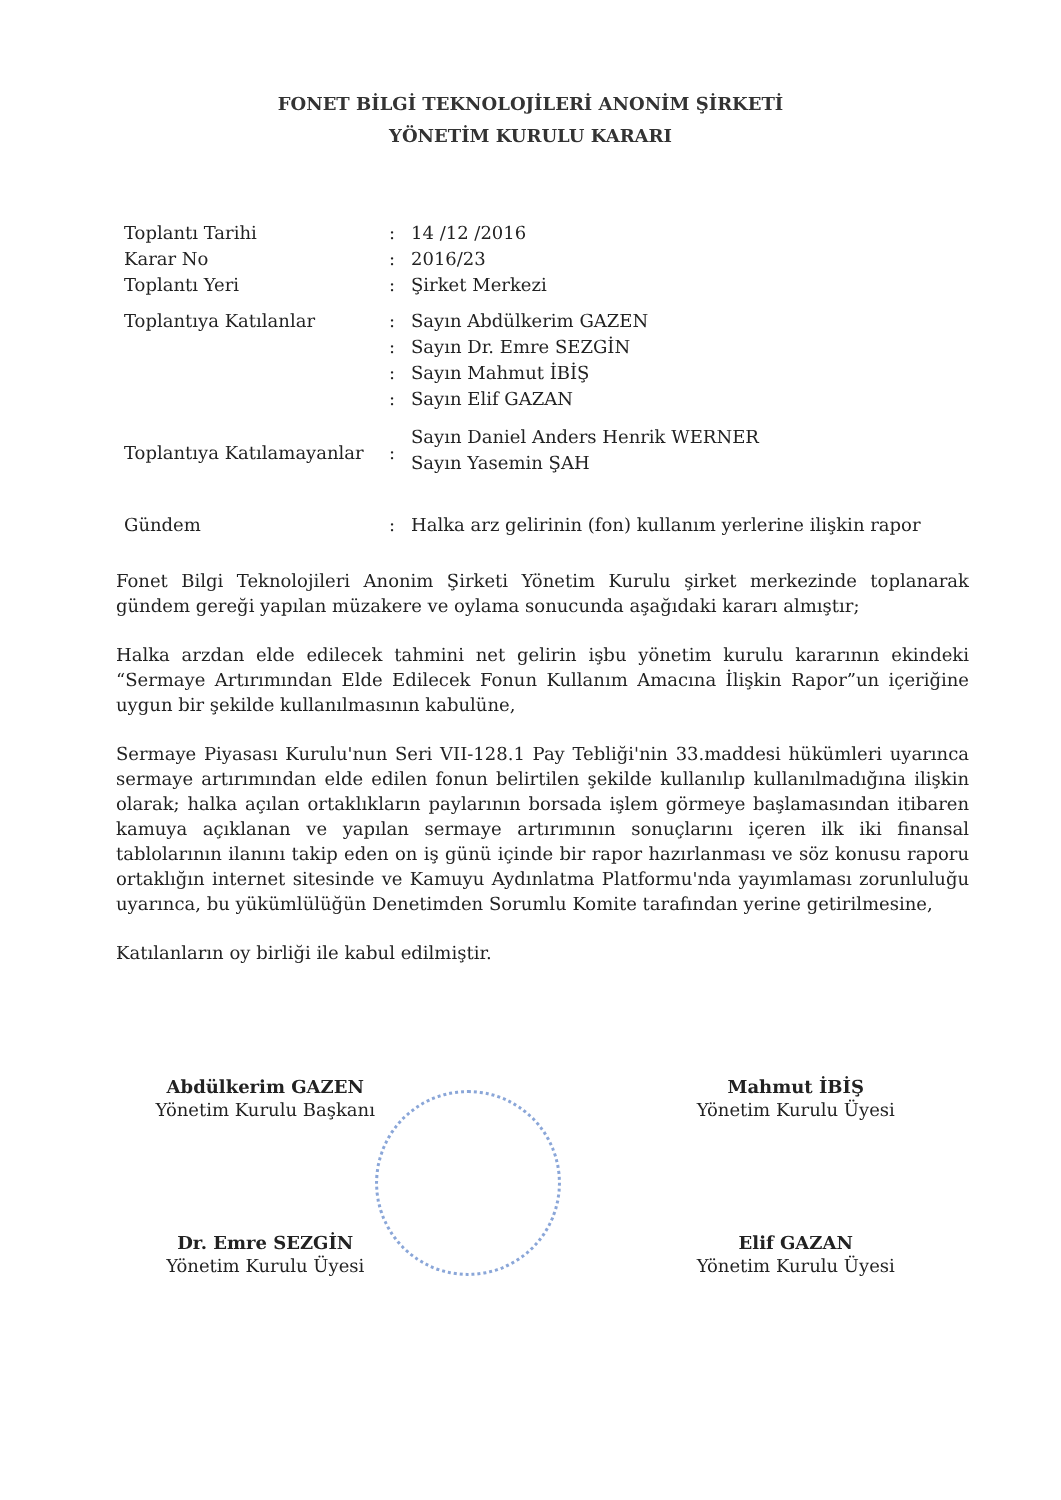FONET BİLGİ TEKNOLOJİLERİ ANONİM ŞİRKETİ
YÖNETİM KURULU KARARI
| Toplantı Tarihi | : | 14 /12 /2016 |
| Karar No | : | 2016/23 |
| Toplantı Yeri | : | Şirket Merkezi |
| Toplantıya Katılanlar | : | Sayın Abdülkerim GAZEN |
| | : | Sayın Dr. Emre SEZGİN |
| | : | Sayın Mahmut İBİŞ |
| | : | Sayın Elif GAZAN |
| Toplantıya Katılamayanlar | : | Sayın Daniel Anders Henrik WERNER Sayın Yasemin ŞAH |
| Gündem | : | Halka arz gelirinin (fon) kullanım yerlerine ilişkin rapor |
Fonet Bilgi Teknolojileri Anonim Şirketi Yönetim Kurulu şirket merkezinde toplanarak gündem gereği yapılan müzakere ve oylama sonucunda aşağıdaki kararı almıştır;
Halka arzdan elde edilecek tahmini net gelirin işbu yönetim kurulu kararının ekindeki “Sermaye Artırımından Elde Edilecek Fonun Kullanım Amacına İlişkin Rapor”un içeriğine uygun bir şekilde kullanılmasının kabulüne,
Sermaye Piyasası Kurulu'nun Seri VII-128.1 Pay Tebliği'nin 33.maddesi hükümleri uyarınca sermaye artırımından elde edilen fonun belirtilen şekilde kullanılıp kullanılmadığına ilişkin olarak; halka açılan ortaklıkların paylarının borsada işlem görmeye başlamasından itibaren kamuya açıklanan ve yapılan sermaye artırımının sonuçlarını içeren ilk iki finansal tablolarının ilanını takip eden on iş günü içinde bir rapor hazırlanması ve söz konusu raporu ortaklığın internet sitesinde ve Kamuyu Aydınlatma Platformu'nda yayımlaması zorunluluğu uyarınca, bu yükümlülüğün Denetimden Sorumlu Komite tarafından yerine getirilmesine,
Katılanların oy birliği ile kabul edilmiştir.
Abdülkerim GAZEN
Yönetim Kurulu Başkanı
Dr. Emre SEZGİN
Yönetim Kurulu Üyesi
Mahmut İBİŞ
Yönetim Kurulu Üyesi
Elif GAZAN
Yönetim Kurulu Üyesi